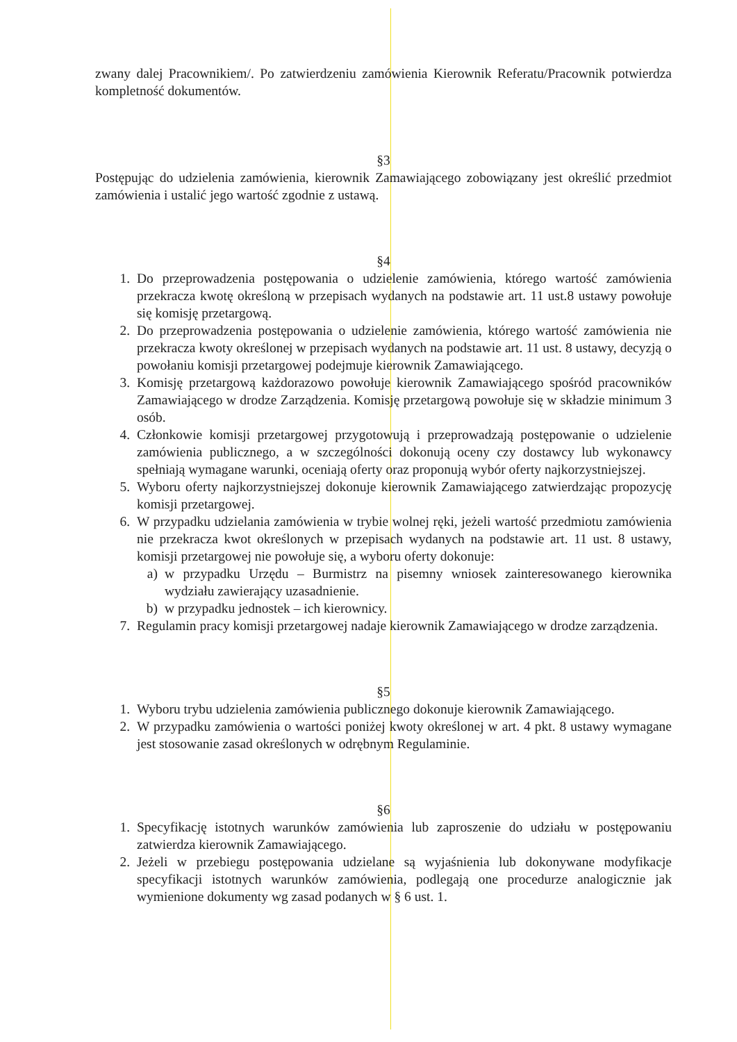zwany dalej Pracownikiem/. Po zatwierdzeniu zamówienia Kierownik Referatu/Pracownik potwierdza kompletność dokumentów.
§3
Postępując do udzielenia zamówienia, kierownik Zamawiającego zobowiązany jest określić przedmiot zamówienia i ustalić jego wartość zgodnie z ustawą.
§4
1. Do przeprowadzenia postępowania o udzielenie zamówienia, którego wartość zamówienia przekracza kwotę określoną w przepisach wydanych na podstawie art. 11 ust.8 ustawy powołuje się komisję przetargową.
2. Do przeprowadzenia postępowania o udzielenie zamówienia, którego wartość zamówienia nie przekracza kwoty określonej w przepisach wydanych na podstawie art. 11 ust. 8 ustawy, decyzją o powołaniu komisji przetargowej podejmuje kierownik Zamawiającego.
3. Komisję przetargową każdorazowo powołuje kierownik Zamawiającego spośród pracowników Zamawiającego w drodze Zarządzenia. Komisję przetargową powołuje się w składzie minimum 3 osób.
4. Członkowie komisji przetargowej przygotowują i przeprowadzają postępowanie o udzielenie zamówienia publicznego, a w szczególności dokonują oceny czy dostawcy lub wykonawcy spełniają wymagane warunki, oceniają oferty oraz proponują wybór oferty najkorzystniejszej.
5. Wyboru oferty najkorzystniejszej dokonuje kierownik Zamawiającego zatwierdzając propozycję komisji przetargowej.
6. W przypadku udzielania zamówienia w trybie wolnej ręki, jeżeli wartość przedmiotu zamówienia nie przekracza kwot określonych w przepisach wydanych na podstawie art. 11 ust. 8 ustawy, komisji przetargowej nie powołuje się, a wyboru oferty dokonuje:
a) w przypadku Urzędu – Burmistrz na pisemny wniosek zainteresowanego kierownika wydziału zawierający uzasadnienie.
b) w przypadku jednostek – ich kierownicy.
7. Regulamin pracy komisji przetargowej nadaje kierownik Zamawiającego w drodze zarządzenia.
§5
1. Wyboru trybu udzielenia zamówienia publicznego dokonuje kierownik Zamawiającego.
2. W przypadku zamówienia o wartości poniżej kwoty określonej w art. 4 pkt. 8 ustawy wymagane jest stosowanie zasad określonych w odrębnym Regulaminie.
§6
1. Specyfikację istotnych warunków zamówienia lub zaproszenie do udziału w postępowaniu zatwierdza kierownik Zamawiającego.
2. Jeżeli w przebiegu postępowania udzielane są wyjaśnienia lub dokonywane modyfikacje specyfikacji istotnych warunków zamówienia, podlegają one procedurze analogicznie jak wymienione dokumenty wg zasad podanych w § 6 ust. 1.